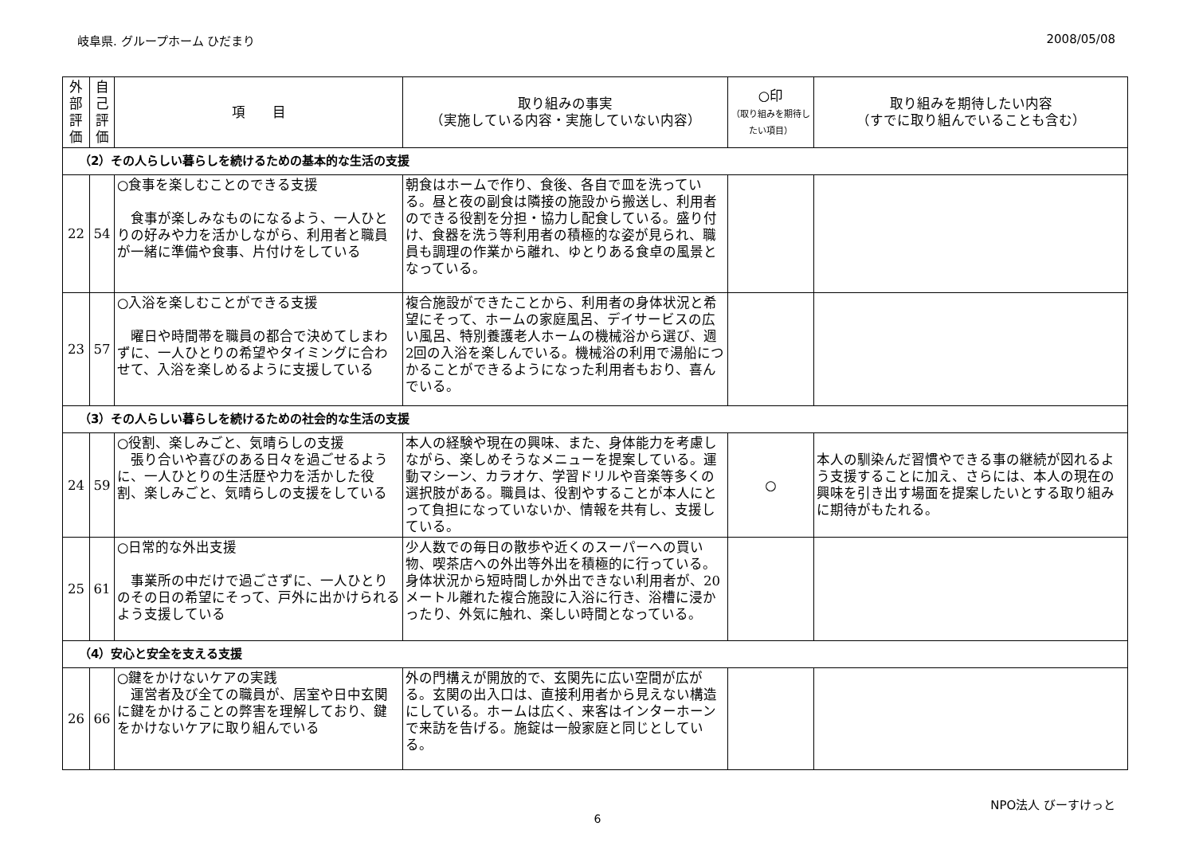岐阜県. グループホーム ひだまり 2008/05/08
| 外部評価 | 自己評価 | 項 目 | 取り組みの事実 （実施している内容・実施していない内容） | ○印 （取り組みを期待したい項目） | 取り組みを期待したい内容 （すでに取り組んでいることも含む） |
| --- | --- | --- | --- | --- | --- |
| （2）その人らしい暮らしを続けるための基本的な生活の支援 | | | | | |
| 22 | 54 | ○食事を楽しむことのできる支援 食事が楽しみなものになるよう、一人ひとりの好みや力を活かしながら、利用者と職員が一緒に準備や食事、片付けをしている | 朝食はホームで作り、食後、各自で皿を洗っている。昼と夜の副食は隣接の施設から搬送し、利用者のできる役割を分担・協力し配食している。盛り付け、食器を洗う等利用者の積極的な姿が見られ、職員も調理の作業から離れ、ゆとりある食卓の風景となっている。 | | |
| 23 | 57 | ○入浴を楽しむことができる支援 曜日や時間帯を職員の都合で決めてしまわずに、一人ひとりの希望やタイミングに合わせて、入浴を楽しめるように支援している | 複合施設ができたことから、利用者の身体状況と希望にそって、ホームの家庭風呂、デイサービスの広い風呂、特別養護老人ホームの機械浴から選び、週2回の入浴を楽しんでいる。機械浴の利用で湯船につかることができるようになった利用者もおり、喜んでいる。 | | |
| （3）その人らしい暮らしを続けるための社会的な生活の支援 | | | | | |
| 24 | 59 | ○役割、楽しみごと、気晴らしの支援 張り合いや喜びのある日々を過ごせるように、一人ひとりの生活歴や力を活かした役割、楽しみごと、気晴らしの支援をしている | 本人の経験や現在の興味、また、身体能力を考慮しながら、楽しめそうなメニューを提案している。運動マシーン、カラオケ、学習ドリルや音楽等多くの選択肢がある。職員は、役割やすることが本人にとって負担になっていないか、情報を共有し、支援している。 | ○ | 本人の馴染んだ習慣やできる事の継続が図れるよう支援することに加え、さらには、本人の現在の興味を引き出す場面を提案したいとする取り組みに期待がもたれる。 |
| 25 | 61 | ○日常的な外出支援 事業所の中だけで過ごさずに、一人ひとりのその日の希望にそって、戸外に出かけられるよう支援している | 少人数での毎日の散歩や近くのスーパーへの買い物、喫茶店への外出等外出を積極的に行っている。身体状況から短時間しか外出できない利用者が、20メートル離れた複合施設に入浴に行き、浴槽に浸かったり、外気に触れ、楽しい時間となっている。 | | |
| （4）安心と安全を支える支援 | | | | | |
| 26 | 66 | ○鍵をかけないケアの実践 運営者及び全ての職員が、居室や日中玄関に鍵をかけることの弊害を理解しており、鍵をかけないケアに取り組んでいる | 外の門構えが開放的で、玄関先に広い空間が広がる。玄関の出入口は、直接利用者から見えない構造にしている。ホームは広く、来客はインターホーンで来訪を告げる。施錠は一般家庭と同じとしている。 | | |
NPO法人 びーすけっと
6